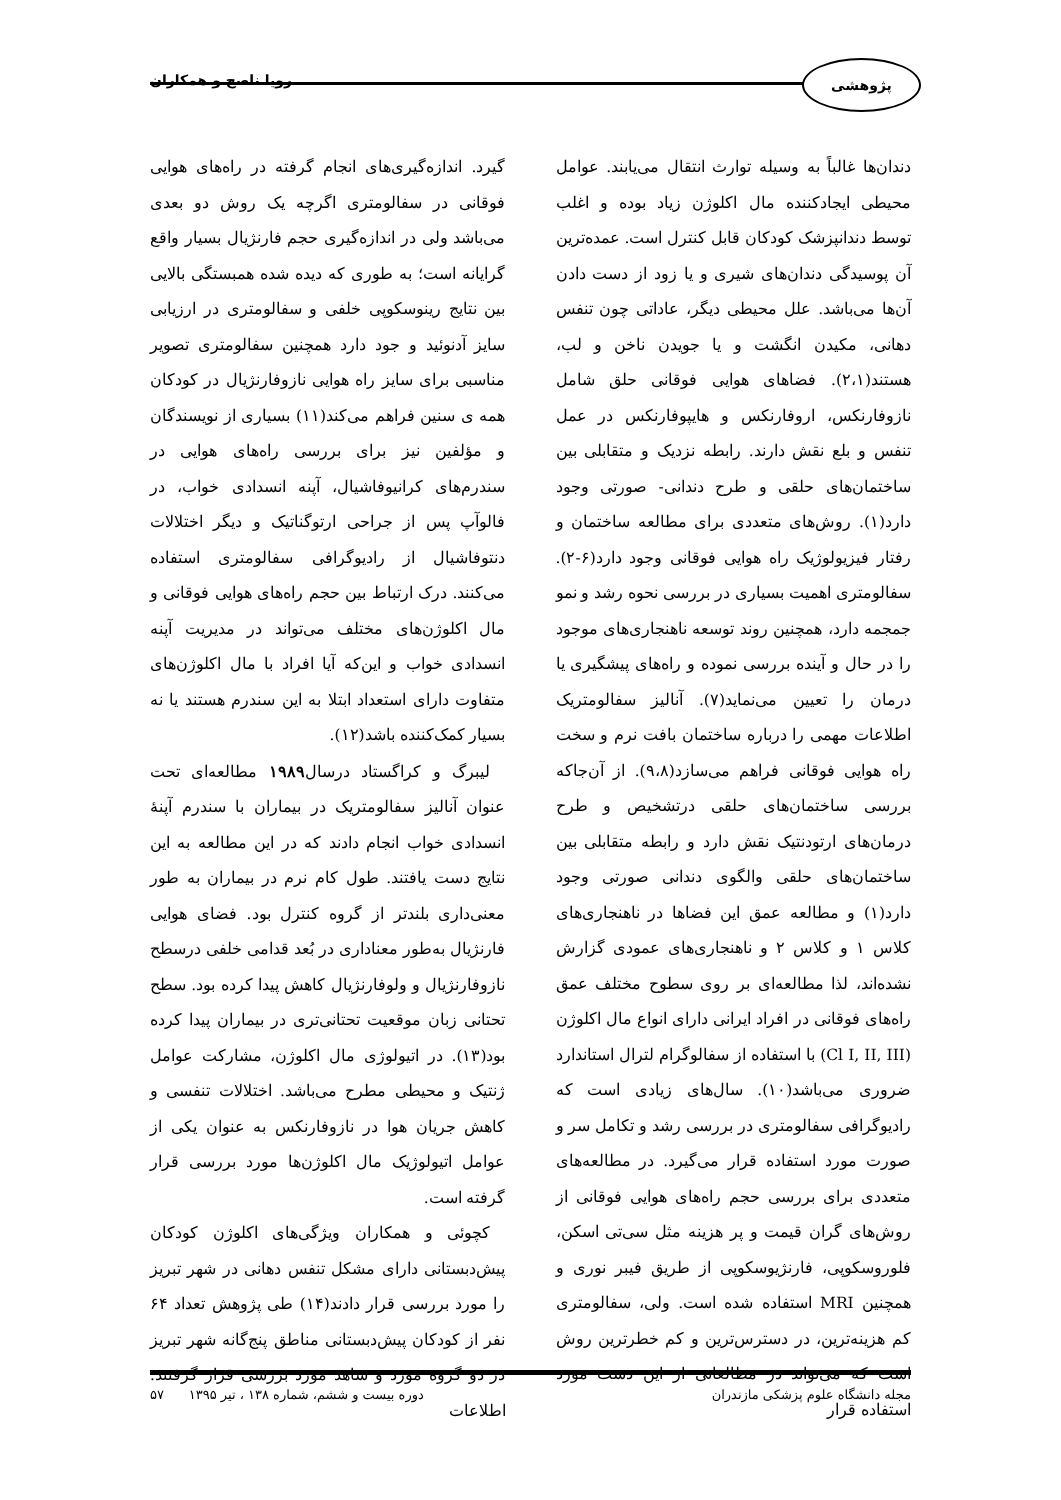پژوهشی
رویا ناصح و همکاران
دندان‌ها غالباً به وسیله توارث انتقال می‌یابند. عوامل محیطی ایجادکننده مال اکلوژن زیاد بوده و اغلب توسط دندانپزشک کودکان قابل کنترل است. عمده‌ترین آن پوسیدگی دندان‌های شیری و یا زود از دست دادن آن‌ها می‌باشد. علل محیطی دیگر، عاداتی چون تنفس دهانی، مکیدن انگشت و یا جویدن ناخن و لب، هستند(۲،۱). فضاهای هوایی فوقانی حلق شامل نازوفارنکس، اروفارنکس و هایپوفارنکس در عمل تنفس و بلع نقش دارند. رابطه نزدیک و متقابلی بین ساختمان‌های حلقی و طرح دندانی- صورتی وجود دارد(۱). روش‌های متعددی برای مطالعه ساختمان و رفتار فیزیولوژیک راه هوایی فوقانی وجود دارد(۶-۲). سفالومتری اهمیت بسیاری در بررسی نحوه رشد و نمو جمجمه دارد، همچنین روند توسعه ناهنجاری‌های موجود را در حال و آینده بررسی نموده و راه‌های پیشگیری یا درمان را تعیین می‌نماید(۷). آنالیز سفالومتریک اطلاعات مهمی را درباره ساختمان بافت نرم و سخت راه هوایی فوقانی فراهم می‌سازد(۹،۸). از آن‌جاکه بررسی ساختمان‌های حلقی درتشخیص و طرح درمان‌های ارتودنتیک نقش دارد و رابطه متقابلی بین ساختمان‌های حلقی والگوی دندانی صورتی وجود دارد(۱) و مطالعه عمق این فضاها در ناهنجاری‌های کلاس ۱ و کلاس ۲ و ناهنجاری‌های عمودی گزارش نشده‌اند، لذا مطالعه‌ای بر روی سطوح مختلف عمق راه‌های فوقانی در افراد ایرانی دارای انواع مال اکلوژن (Cl I, II, III) با استفاده از سفالوگرام لترال استاندارد ضروری می‌باشد(۱۰). سال‌های زیادی است که رادیوگرافی سفالومتری در بررسی رشد و تکامل سر و صورت مورد استفاده قرار می‌گیرد. در مطالعه‌های متعددی برای بررسی حجم راه‌های هوایی فوقانی از روش‌های گران قیمت و پر هزینه مثل سی‌تی اسکن، فلوروسکوپی، فارنژیوسکوپی از طریق فیبر نوری و همچنین MRI استفاده شده است. ولی، سفالومتری کم هزینه‌ترین، در دسترس‌ترین و کم خطرترین روش است که می‌تواند در مطالعاتی از این دست مورد استفاده قرار
گیرد. اندازه‌گیری‌های انجام گرفته در راه‌های هوایی فوقانی در سفالومتری اگرچه یک روش دو بعدی می‌باشد ولی در اندازه‌گیری حجم فارنژیال بسیار واقع گرایانه است؛ به طوری که دیده شده همبستگی بالایی بین نتایج رینوسکوپی خلفی و سفالومتری در ارزیابی سایز آدنوئید و جود دارد همچنین سفالومتری تصویر مناسبی برای سایز راه هوایی نازوفارنژیال در کودکان همه ی سنین فراهم می‌کند(۱۱) بسیاری از نویسندگان و مؤلفین نیز برای بررسی راه‌های هوایی در سندرم‌های کرانیوفاشیال، آپنه انسدادی خواب، در فالوآپ پس از جراحی ارتوگناتیک و دیگر اختلالات دنتوفاشیال از رادیوگرافی سفالومتری استفاده می‌کنند. درک ارتباط بین حجم راه‌های هوایی فوقانی و مال اکلوژن‌های مختلف می‌تواند در مدیریت آپنه انسدادی خواب و این‌که آیا افراد با مال اکلوژن‌های متفاوت دارای استعداد ابتلا به این سندرم هستند یا نه بسیار کمک‌کننده باشد(۱۲).
لیبرگ و کراگستاد درسال۱۹۸۹ مطالعه‌ای تحت عنوان آنالیز سفالومتریک در بیماران با سندرم آپنهٔ انسدادی خواب انجام دادند که در این مطالعه به این نتایج دست یافتند. طول کام نرم در بیماران به طور معنی‌داری بلندتر از گروه کنترل بود. فضای هوایی فارنژیال به‌طور معناداری در بُعد قدامی خلفی درسطح نازوفارنژیال و ولوفارنژیال کاهش پیدا کرده بود. سطح تحتانی زبان موقعیت تحتانی‌تری در بیماران پیدا کرده بود(۱۳). در اتیولوژی مال اکلوژن، مشارکت عوامل ژنتیک و محیطی مطرح می‌باشد. اختلالات تنفسی و کاهش جریان هوا در نازوفارنکس به عنوان یکی از عوامل اتیولوژیک مال اکلوژن‌ها مورد بررسی قرار گرفته است.
کچوئی و همکاران ویژگی‌های اکلوژن کودکان پیش‌دبستانی دارای مشکل تنفس دهانی در شهر تبریز را مورد بررسی قرار دادند(۱۴) طی پژوهش تعداد ۶۴ نفر از کودکان پیش‌دبستانی مناطق پنج‌گانه شهر تبریز در دو گروه مورد و شاهد مورد بررسی قرار گرفتند. اطلاعات
مجله دانشگاه علوم پزشکی مازندران دوره بیست و ششم، شماره ۱۳۸ ، تیر ۱۳۹۵ ۵۷